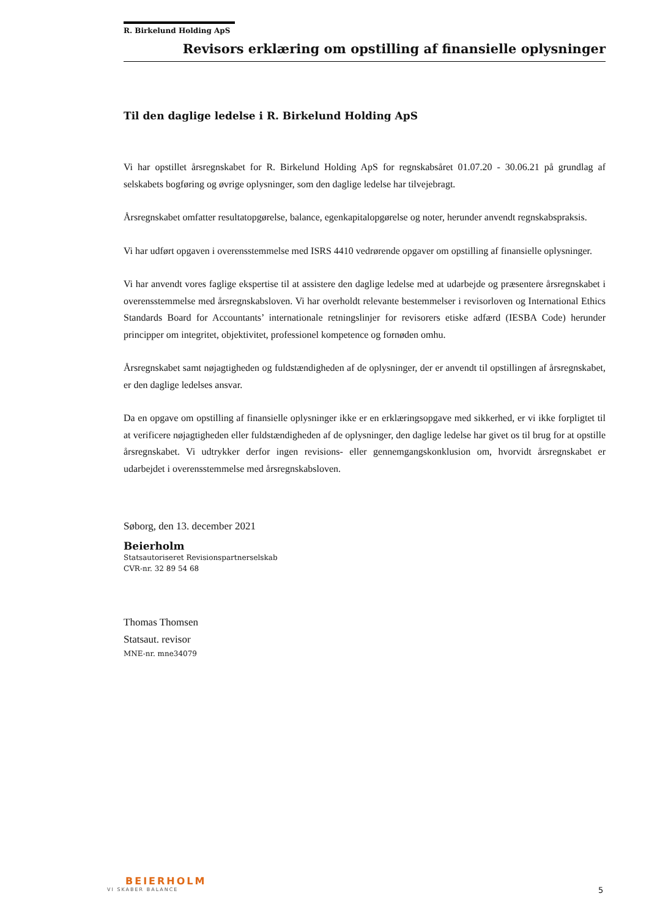R. Birkelund Holding ApS
Revisors erklæring om opstilling af finansielle oplysninger
Til den daglige ledelse i R. Birkelund Holding ApS
Vi har opstillet årsregnskabet for R. Birkelund Holding ApS for regnskabsåret 01.07.20 - 30.06.21 på grundlag af selskabets bogføring og øvrige oplysninger, som den daglige ledelse har tilvejebragt.
Årsregnskabet omfatter resultatopgørelse, balance, egenkapitalopgørelse og noter, herunder anvendt regnskabspraksis.
Vi har udført opgaven i overensstemmelse med ISRS 4410 vedrørende opgaver om opstilling af finansielle oplysninger.
Vi har anvendt vores faglige ekspertise til at assistere den daglige ledelse med at udarbejde og præsentere årsregnskabet i overensstemmelse med årsregnskabsloven. Vi har overholdt relevante bestemmelser i revisorloven og International Ethics Standards Board for Accountants’ internationale retningslinjer for revisorers etiske adfærd (IESBA Code) herunder principper om integritet, objektivitet, professionel kompetence og fornøden omhu.
Årsregnskabet samt nøjagtigheden og fuldstændigheden af de oplysninger, der er anvendt til opstillingen af årsregnskabet, er den daglige ledelses ansvar.
Da en opgave om opstilling af finansielle oplysninger ikke er en erklæringsopgave med sikkerhed, er vi ikke forpligtet til at verificere nøjagtigheden eller fuldstændigheden af de oplysninger, den daglige ledelse har givet os til brug for at opstille årsregnskabet. Vi udtrykker derfor ingen revisions- eller gennemgangskonklusion om, hvorvidt årsregnskabet er udarbejdet i overensstemmelse med årsregnskabsloven.
Søborg, den 13. december 2021
Beierholm
Statsautoriseret Revisionspartnerselskab
CVR-nr. 32 89 54 68
Thomas Thomsen
Statsaut. revisor
MNE-nr. mne34079
BEIERHOLM
VI SKABER BALANCE
5